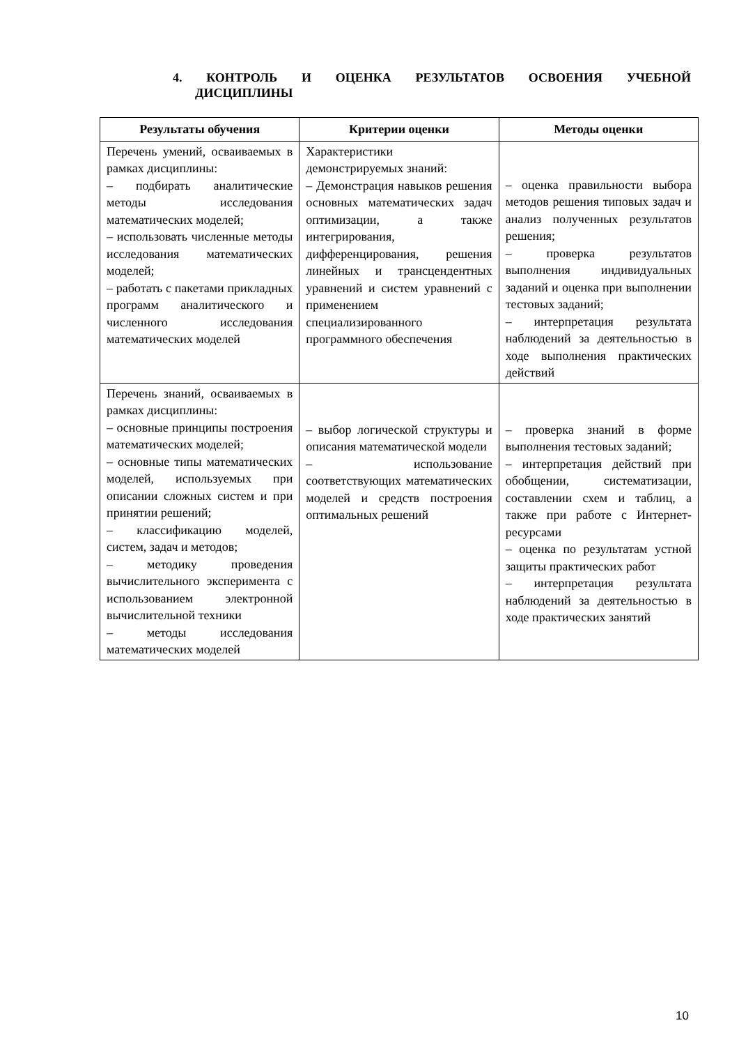4. КОНТРОЛЬ И ОЦЕНКА РЕЗУЛЬТАТОВ ОСВОЕНИЯ УЧЕБНОЙ
ДИСЦИПЛИНЫ
| Результаты обучения | Критерии оценки | Методы оценки |
| --- | --- | --- |
| Перечень умений, осваиваемых в рамках дисциплины: – подбирать аналитические методы исследования математических моделей; – использовать численные методы исследования математических моделей; – работать с пакетами прикладных программ аналитического и численного исследования математических моделей | Характеристики демонстрируемых знаний: – Демонстрация навыков решения основных математических задач оптимизации, а также интегрирования, дифференцирования, решения линейных и трансцендентных уравнений и систем уравнений с применением специализированного программного обеспечения | – оценка правильности выбора методов решения типовых задач и анализ полученных результатов решения; – проверка результатов выполнения индивидуальных заданий и оценка при выполнении тестовых заданий; – интерпретация результата наблюдений за деятельностью в ходе выполнения практических действий |
| Перечень знаний, осваиваемых в рамках дисциплины: – основные принципы построения математических моделей; – основные типы математических моделей, используемых при описании сложных систем и при принятии решений; – классификацию моделей, систем, задач и методов; – методику проведения вычислительного эксперимента с использованием электронной вычислительной техники – методы исследования математических моделей | – выбор логической структуры и описания математической модели – использование соответствующих математических моделей и средств построения оптимальных решений | – проверка знаний в форме выполнения тестовых заданий; – интерпретация действий при обобщении, систематизации, составлении схем и таблиц, а также при работе с Интернет-ресурсами – оценка по результатам устной защиты практических работ – интерпретация результата наблюдений за деятельностью в ходе практических занятий |
10